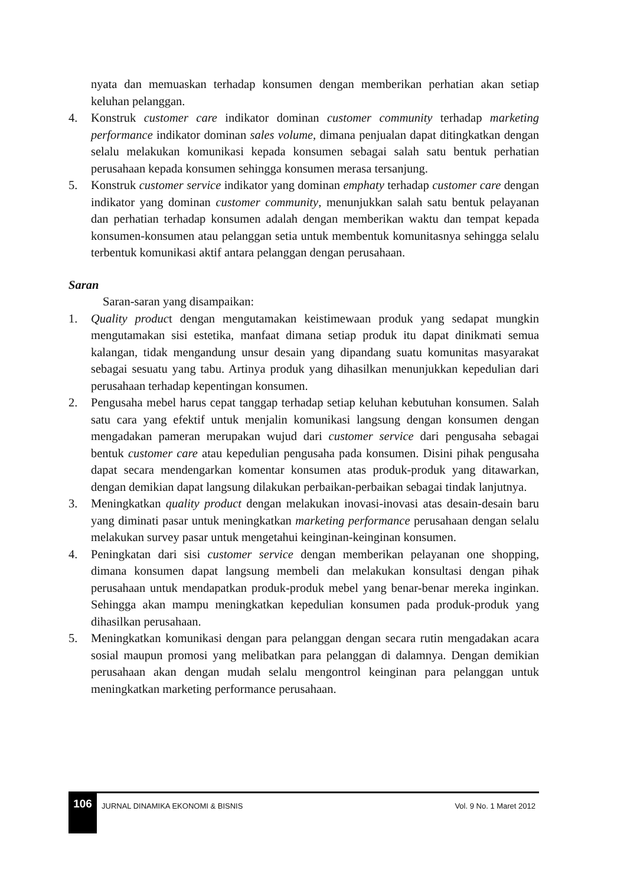nyata dan memuaskan terhadap konsumen dengan memberikan perhatian akan setiap keluhan pelanggan.
4. Konstruk customer care indikator dominan customer community terhadap marketing performance indikator dominan sales volume, dimana penjualan dapat ditingkatkan dengan selalu melakukan komunikasi kepada konsumen sebagai salah satu bentuk perhatian perusahaan kepada konsumen sehingga konsumen merasa tersanjung.
5. Konstruk customer service indikator yang dominan emphaty terhadap customer care dengan indikator yang dominan customer community, menunjukkan salah satu bentuk pelayanan dan perhatian terhadap konsumen adalah dengan memberikan waktu dan tempat kepada konsumen-konsumen atau pelanggan setia untuk membentuk komunitasnya sehingga selalu terbentuk komunikasi aktif antara pelanggan dengan perusahaan.
Saran
Saran-saran yang disampaikan:
1. Quality product dengan mengutamakan keistimewaan produk yang sedapat mungkin mengutamakan sisi estetika, manfaat dimana setiap produk itu dapat dinikmati semua kalangan, tidak mengandung unsur desain yang dipandang suatu komunitas masyarakat sebagai sesuatu yang tabu. Artinya produk yang dihasilkan menunjukkan kepedulian dari perusahaan terhadap kepentingan konsumen.
2. Pengusaha mebel harus cepat tanggap terhadap setiap keluhan kebutuhan konsumen. Salah satu cara yang efektif untuk menjalin komunikasi langsung dengan konsumen dengan mengadakan pameran merupakan wujud dari customer service dari pengusaha sebagai bentuk customer care atau kepedulian pengusaha pada konsumen. Disini pihak pengusaha dapat secara mendengarkan komentar konsumen atas produk-produk yang ditawarkan, dengan demikian dapat langsung dilakukan perbaikan-perbaikan sebagai tindak lanjutnya.
3. Meningkatkan quality product dengan melakukan inovasi-inovasi atas desain-desain baru yang diminati pasar untuk meningkatkan marketing performance perusahaan dengan selalu melakukan survey pasar untuk mengetahui keinginan-keinginan konsumen.
4. Peningkatan dari sisi customer service dengan memberikan pelayanan one shopping, dimana konsumen dapat langsung membeli dan melakukan konsultasi dengan pihak perusahaan untuk mendapatkan produk-produk mebel yang benar-benar mereka inginkan. Sehingga akan mampu meningkatkan kepedulian konsumen pada produk-produk yang dihasilkan perusahaan.
5. Meningkatkan komunikasi dengan para pelanggan dengan secara rutin mengadakan acara sosial maupun promosi yang melibatkan para pelanggan di dalamnya. Dengan demikian perusahaan akan dengan mudah selalu mengontrol keinginan para pelanggan untuk meningkatkan marketing performance perusahaan.
106
JURNAL DINAMIKA EKONOMI & BISNIS
Vol. 9 No. 1 Maret 2012